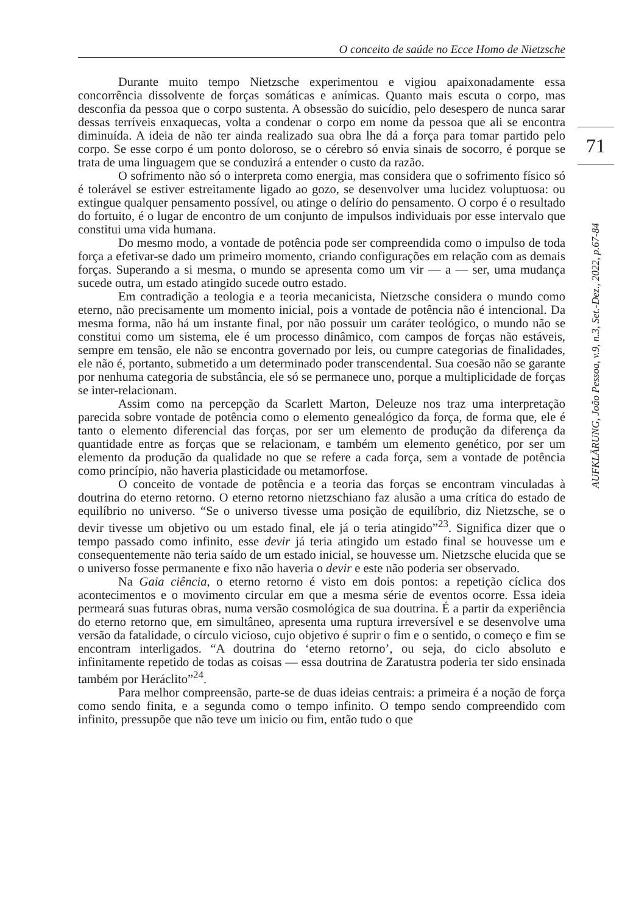O conceito de saúde no Ecce Homo de Nietzsche
Durante muito tempo Nietzsche experimentou e vigiou apaixonadamente essa concorrência dissolvente de forças somáticas e anímicas. Quanto mais escuta o corpo, mas desconfia da pessoa que o corpo sustenta. A obsessão do suicídio, pelo desespero de nunca sarar dessas terríveis enxaquecas, volta a condenar o corpo em nome da pessoa que ali se encontra diminuída. A ideia de não ter ainda realizado sua obra lhe dá a força para tomar partido pelo corpo. Se esse corpo é um ponto doloroso, se o cérebro só envia sinais de socorro, é porque se trata de uma linguagem que se conduzirá a entender o custo da razão.
O sofrimento não só o interpreta como energia, mas considera que o sofrimento físico só é tolerável se estiver estreitamente ligado ao gozo, se desenvolver uma lucidez voluptuosa: ou extingue qualquer pensamento possível, ou atinge o delírio do pensamento. O corpo é o resultado do fortuito, é o lugar de encontro de um conjunto de impulsos individuais por esse intervalo que constitui uma vida humana.
Do mesmo modo, a vontade de potência pode ser compreendida como o impulso de toda força a efetivar-se dado um primeiro momento, criando configurações em relação com as demais forças. Superando a si mesma, o mundo se apresenta como um vir — a — ser, uma mudança sucede outra, um estado atingido sucede outro estado.
Em contradição a teologia e a teoria mecanicista, Nietzsche considera o mundo como eterno, não precisamente um momento inicial, pois a vontade de potência não é intencional. Da mesma forma, não há um instante final, por não possuir um caráter teológico, o mundo não se constitui como um sistema, ele é um processo dinâmico, com campos de forças não estáveis, sempre em tensão, ele não se encontra governado por leis, ou cumpre categorias de finalidades, ele não é, portanto, submetido a um determinado poder transcendental. Sua coesão não se garante por nenhuma categoria de substância, ele só se permanece uno, porque a multiplicidade de forças se inter-relacionam.
Assim como na percepção da Scarlett Marton, Deleuze nos traz uma interpretação parecida sobre vontade de potência como o elemento genealógico da força, de forma que, ele é tanto o elemento diferencial das forças, por ser um elemento de produção da diferença da quantidade entre as forças que se relacionam, e também um elemento genético, por ser um elemento da produção da qualidade no que se refere a cada força, sem a vontade de potência como princípio, não haveria plasticidade ou metamorfose.
O conceito de vontade de potência e a teoria das forças se encontram vinculadas à doutrina do eterno retorno. O eterno retorno nietzschiano faz alusão a uma crítica do estado de equilíbrio no universo. “Se o universo tivesse uma posição de equilíbrio, diz Nietzsche, se o devir tivesse um objetivo ou um estado final, ele já o teria atingido”<sup>23</sup>. Significa dizer que o tempo passado como infinito, esse devir já teria atingido um estado final se houvesse um e consequentemente não teria saído de um estado inicial, se houvesse um. Nietzsche elucida que se o universo fosse permanente e fixo não haveria o devir e este não poderia ser observado.
Na Gaia ciência, o eterno retorno é visto em dois pontos: a repetição cíclica dos acontecimentos e o movimento circular em que a mesma série de eventos ocorre. Essa ideia permeará suas futuras obras, numa versão cosmológica de sua doutrina. É a partir da experiência do eterno retorno que, em simultâneo, apresenta uma ruptura irreversível e se desenvolve uma versão da fatalidade, o círculo vicioso, cujo objetivo é suprir o fim e o sentido, o começo e fim se encontram interligados. “A doutrina do ‘eterno retorno’, ou seja, do ciclo absoluto e infinitamente repetido de todas as coisas — essa doutrina de Zaratustra poderia ter sido ensinada também por Heráclito”<sup>24</sup>.
Para melhor compreensão, parte-se de duas ideias centrais: a primeira é a noção de força como sendo finita, e a segunda como o tempo infinito. O tempo sendo compreendido com infinito, pressupõe que não teve um inicio ou fim, então tudo o que
71
AUFKLÄRUNG, João Pessoa, v.9, n.3, Set.-Dez., 2022, p.67-84